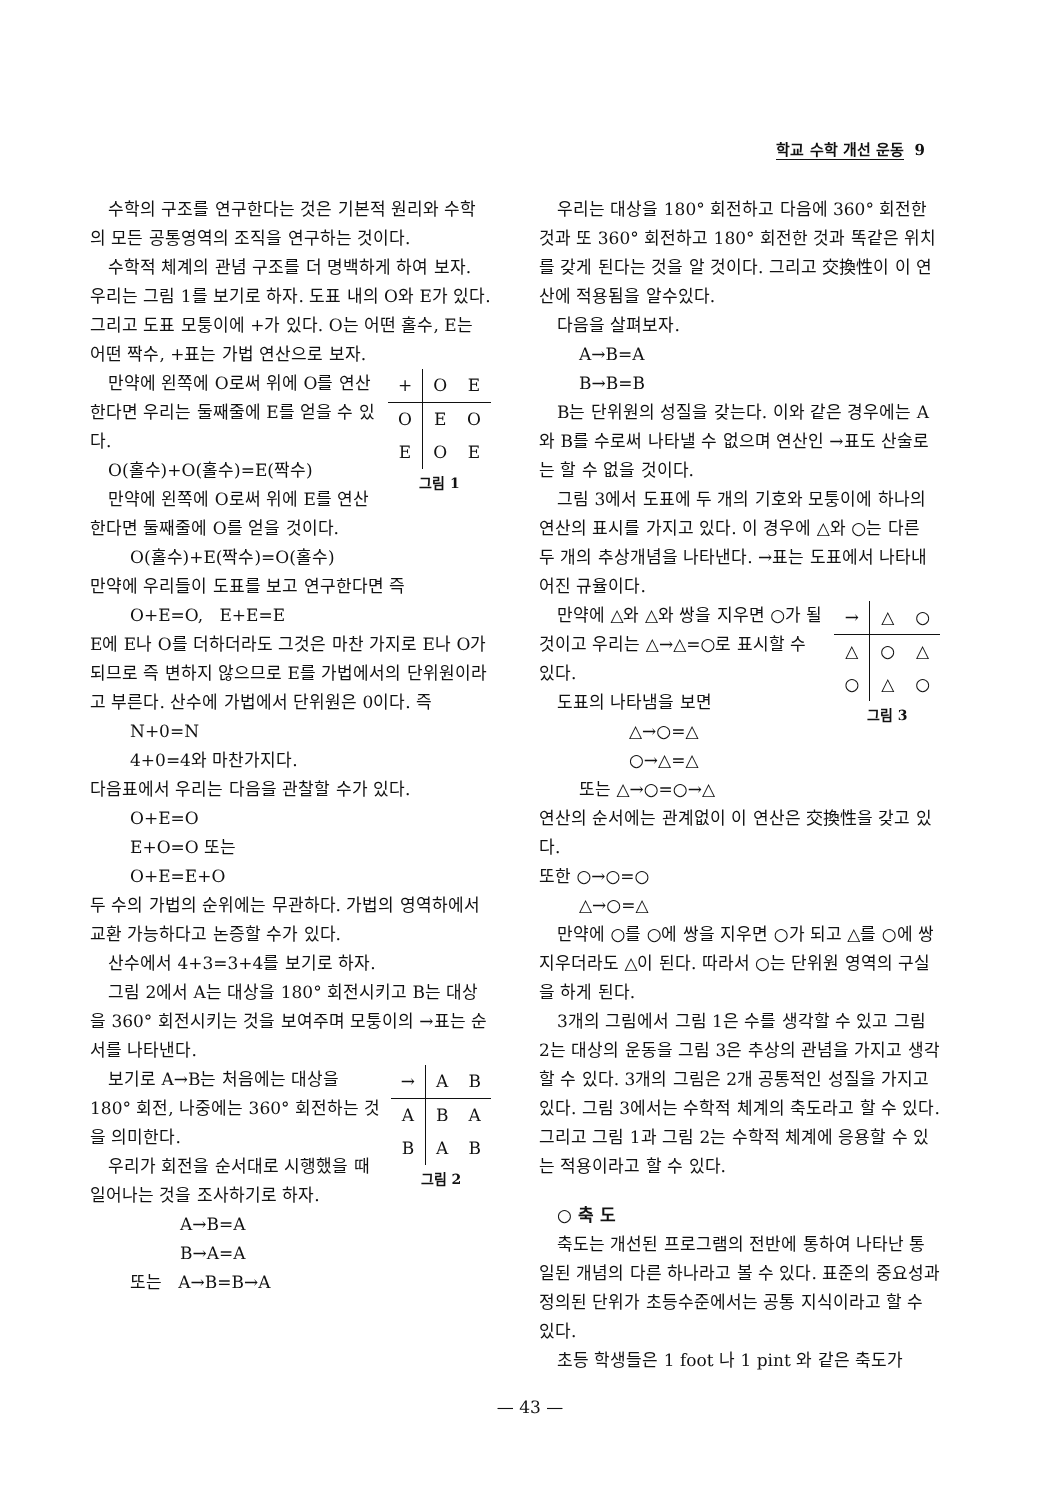학교 수학 개선 운동 9
수학의 구조를 연구한다는 것은 기본적 원리와 수학의 모든 공통영역의 조직을 연구하는 것이다.
수학적 체계의 관념 구조를 더 명백하게 하여 보자. 우리는 그림 1를 보기로 하자. 도표 내의 O와 E가 있다. 그리고 도표 모퉁이에 +가 있다. O는 어떤 홀수, E는 어떤 짝수, +표는 가법 연산으로 보자.
| + | O | E |
| --- | --- | --- |
| O | E | O |
| E | O | E |
그림 1
만약에 왼쪽에 O로써 위에 O를 연산한다면 우리는 둘째줄에 E를 얻을 수 있다.
O(홀수)+O(홀수)=E(짝수)
만약에 왼쪽에 O로써 위에 E를 연산한다면 둘째줄에 O를 얻을 것이다.
O(홀수)+E(짝수)=O(홀수)
만약에 우리들이 도표를 보고 연구한다면 즉
O+E=O, E+E=E
E에 E나 O를 더하더라도 그것은 마찬 가지로 E나 O가 되므로 즉 변하지 않으므로 E를 가법에서의 단위원이라고 부른다. 산수에 가법에서 단위원은 0이다. 즉
N+0=N
4+0=4와 마찬가지다.
다음표에서 우리는 다음을 관찰할 수가 있다.
O+E=O
E+O=O 또는
O+E=E+O
두 수의 가법의 순위에는 무관하다. 가법의 영역하에서 교환 가능하다고 논증할 수가 있다.
산수에서 4+3=3+4를 보기로 하자.
그림 2에서 A는 대상을 180° 회전시키고 B는 대상을 360° 회전시키는 것을 보여주며 모퉁이의 →표는 순서를 나타낸다.
| → | A | B |
| --- | --- | --- |
| A | B | A |
| B | A | B |
그림 2
보기로 A→B는 처음에는 대상을 180° 회전, 나중에는 360° 회전하는 것을 의미한다.
우리가 회전을 순서대로 시행했을 때 일어나는 것을 조사하기로 하자.
A→B=A
B→A=A
또는 A→B=B→A
우리는 대상을 180° 회전하고 다음에 360° 회전한 것과 또 360° 회전하고 180° 회전한 것과 똑같은 위치를 갖게 된다는 것을 알 것이다. 그리고 交換性이 이 연산에 적용됨을 알수있다.
다음을 살펴보자.
A→B=A
B→B=B
B는 단위원의 성질을 갖는다. 이와 같은 경우에는 A와 B를 수로써 나타낼 수 없으며 연산인 →표도 산술로는 할 수 없을 것이다.
그림 3에서 도표에 두 개의 기호와 모퉁이에 하나의 연산의 표시를 가지고 있다. 이 경우에 △와 ○는 다른 두 개의 추상개념을 나타낸다. →표는 도표에서 나타내어진 규율이다.
| → | △ | ○ |
| --- | --- | --- |
| △ | ○ | △ |
| ○ | △ | ○ |
그림 3
만약에 △와 △와 쌍을 지우면 ○가 될 것이고 우리는 △→△=○로 표시할 수 있다.
도표의 나타냄을 보면
△→○=△
○→△=△
또는 △→○=○→△
연산의 순서에는 관계없이 이 연산은 交換性을 갖고 있다.
또한 ○→○=○
△→○=△
만약에 ○를 ○에 쌍을 지우면 ○가 되고 △를 ○에 쌍지우더라도 △이 된다. 따라서 ○는 단위원 영역의 구실을 하게 된다.
3개의 그림에서 그림 1은 수를 생각할 수 있고 그림 2는 대상의 운동을 그림 3은 추상의 관념을 가지고 생각할 수 있다. 3개의 그림은 2개 공통적인 성질을 가지고 있다. 그림 3에서는 수학적 체계의 축도라고 할 수 있다. 그리고 그림 1과 그림 2는 수학적 체계에 응용할 수 있는 적용이라고 할 수 있다.
○ 축 도
축도는 개선된 프로그램의 전반에 통하여 나타난 통일된 개념의 다른 하나라고 볼 수 있다. 표준의 중요성과 정의된 단위가 초등수준에서는 공통 지식이라고 할 수 있다.
초등 학생들은 1 foot 나 1 pint 와 같은 축도가
— 43 —